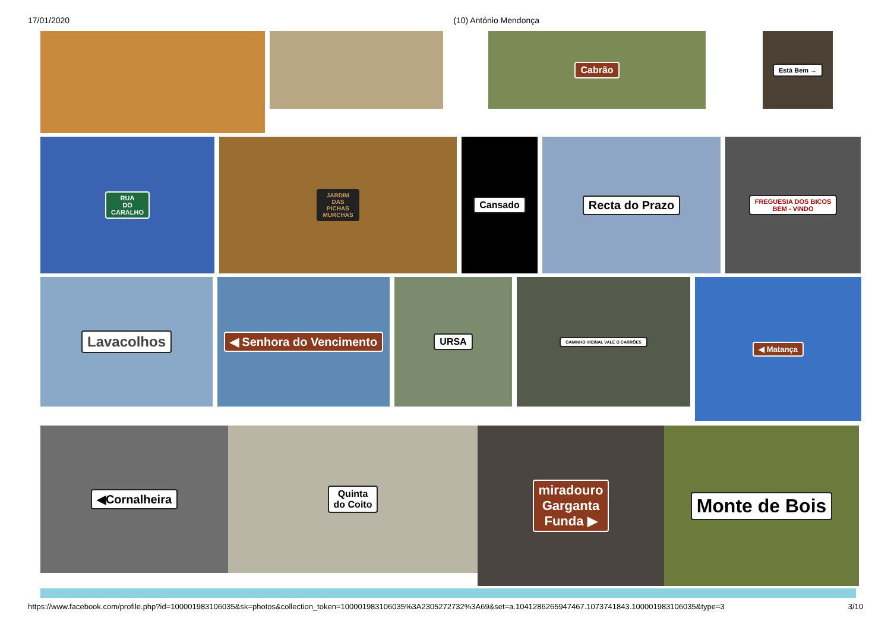17/01/2020 (10) António Mendonça
Cabrão
Está Bem →
RUA
DO
CARALHO
JARDIM
DAS
PICHAS
MURCHAS
Cansado
Recta do Prazo
FREGUESIA DOS BICOS
BEM - VINDO
Lavacolhos
◀ Senhora do Vencimento
URSA
CAMINHO VICINAL VALE O CARRÕES
◀ Matança
◀Cornalheira
Quinta
do Coito
miradouro
Garganta
Funda ▶
Monte de Bois
https://www.facebook.com/profile.php?id=100001983106035&sk=photos&collection_token=100001983106035%3A2305272732%3A69&set=a.1041286265947467.1073741843.100001983106035&type=3 3/10